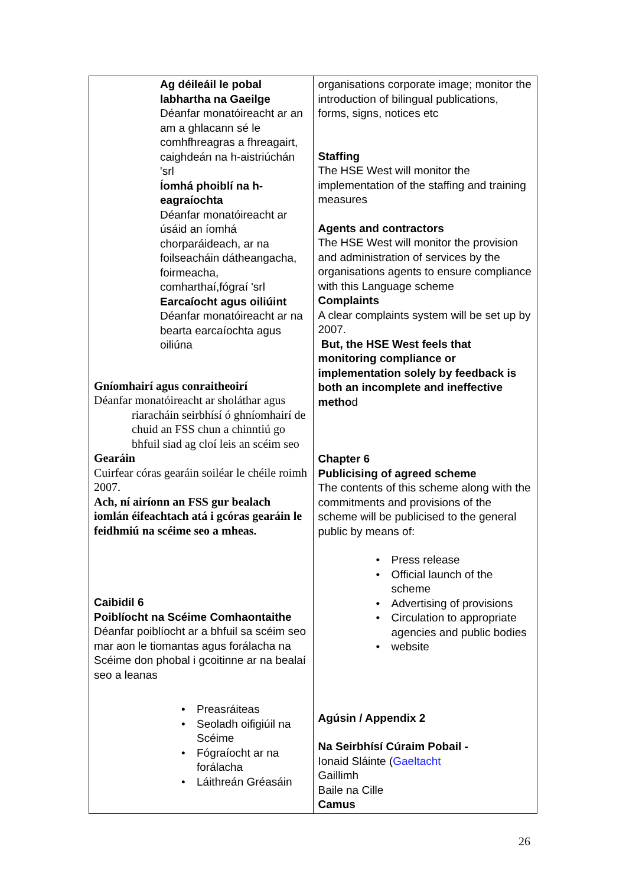| Ag déileáil le pobal labhartha na Gaeilge Déanfar monatóireacht ar an am a ghlacann sé le comhfhreagras a fhreagairt, caighdeán na h-aistriúchán 'srl Íomhá phoiblí na h-eagraíochta Déanfar monatóireacht ar úsáid an íomhá chorparáideach, ar na foilseacháin dátheangacha, foirmeacha, comharthaí,fógraí 'srl Earcaíocht agus oiliúint Déanfar monatóireacht ar na bearta earcaíochta agus oiliúna Gníomhairí agus conraitheoirí Déanfar monatóireacht ar sholáthar agus riaracháin seirbhísí ó ghníomhairí de chuid an FSS chun a chinntiú go bhfuil siad ag cloí leis an scéim seo Gearáin Cuirfear córas gearáin soiléar le chéile roimh 2007. Ach, ní airíonn an FSS gur bealach iomlán éifeachtach atá i gcóras gearáin le feidhmiú na scéime seo a mheas. Caibidil 6 Poiblíocht na Scéime Comhaontaithe Déanfar poiblíocht ar a bhfuil sa scéim seo mar aon le tiomantas agus forálacha na Scéime don phobal i gcoitinne ar na bealaí seo a leanas • Preasráiteas • Seoladh oifigiúil na Scéime • Fógraíocht ar na forálacha • Láithreán Gréasáin | organisations corporate image; monitor the introduction of bilingual publications, forms, signs, notices etc Staffing The HSE West will monitor the implementation of the staffing and training measures Agents and contractors The HSE West will monitor the provision and administration of services by the organisations agents to ensure compliance with this Language scheme Complaints A clear complaints system will be set up by 2007. But, the HSE West feels that monitoring compliance or implementation solely by feedback is both an incomplete and ineffective metho d Chapter 6 Publicising of agreed scheme The contents of this scheme along with the commitments and provisions of the scheme will be publicised to the general public by means of: • Press release • Official launch of the scheme • Advertising of provisions • Circulation to appropriate agencies and public bodies • website Agúsin / Appendix 2 Na Seirbhísí Cúraim Pobail - Ionaid Sláinte ( Gaeltacht Gaillimh Baile na Cille Camus |
26